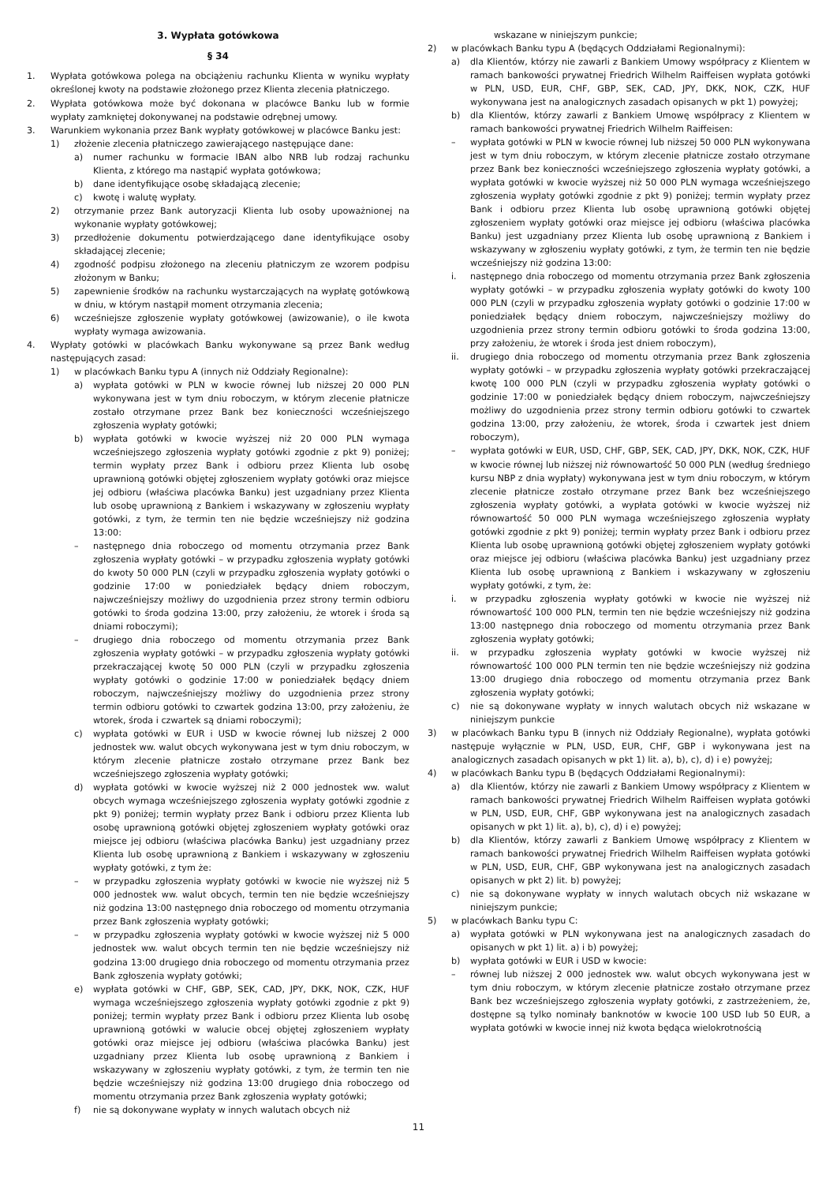3. Wypłata gotówkowa
§ 34
1. Wypłata gotówkowa polega na obciążeniu rachunku Klienta w wyniku wypłaty określonej kwoty na podstawie złożonego przez Klienta zlecenia płatniczego.
2. Wypłata gotówkowa może być dokonana w placówce Banku lub w formie wypłaty zamkniętej dokonywanej na podstawie odrębnej umowy.
3. Warunkiem wykonania przez Bank wypłaty gotówkowej w placówce Banku jest:
1) złożenie zlecenia płatniczego zawierającego następujące dane:
a) numer rachunku w formacie IBAN albo NRB lub rodzaj rachunku Klienta, z którego ma nastąpić wypłata gotówkowa;
b) dane identyfikujące osobę składającą zlecenie;
c) kwotę i walutę wypłaty.
2) otrzymanie przez Bank autoryzacji Klienta lub osoby upoważnionej na wykonanie wypłaty gotówkowej;
3) przedłożenie dokumentu potwierdzającego dane identyfikujące osoby składającej zlecenie;
4) zgodność podpisu złożonego na zleceniu płatniczym ze wzorem podpisu złożonym w Banku;
5) zapewnienie środków na rachunku wystarczających na wypłatę gotówkową w dniu, w którym nastąpił moment otrzymania zlecenia;
6) wcześniejsze zgłoszenie wypłaty gotówkowej (awizowanie), o ile kwota wypłaty wymaga awizowania.
4. Wypłaty gotówki w placówkach Banku wykonywane są przez Bank według następujących zasad:
1) w placówkach Banku typu A (innych niż Oddziały Regionalne):
a) wypłata gotówki w PLN w kwocie równej lub niższej 20 000 PLN wykonywana jest w tym dniu roboczym, w którym zlecenie płatnicze zostało otrzymane przez Bank bez konieczności wcześniejszego zgłoszenia wypłaty gotówki;
b) wypłata gotówki w kwocie wyższej niż 20 000 PLN wymaga wcześniejszego zgłoszenia wypłaty gotówki zgodnie z pkt 9) poniżej; termin wypłaty przez Bank i odbioru przez Klienta lub osobę uprawnioną gotówki objętej zgłoszeniem wypłaty gotówki oraz miejsce jej odbioru (właściwa placówka Banku) jest uzgadniany przez Klienta lub osobę uprawnioną z Bankiem i wskazywany w zgłoszeniu wypłaty gotówki, z tym, że termin ten nie będzie wcześniejszy niż godzina 13:00:
– następnego dnia roboczego od momentu otrzymania przez Bank zgłoszenia wypłaty gotówki – w przypadku zgłoszenia wypłaty gotówki do kwoty 50 000 PLN (czyli w przypadku zgłoszenia wypłaty gotówki o godzinie 17:00 w poniedziałek będący dniem roboczym, najwcześniejszy możliwy do uzgodnienia przez strony termin odbioru gotówki to środa godzina 13:00, przy założeniu, że wtorek i środa są dniami roboczymi);
– drugiego dnia roboczego od momentu otrzymania przez Bank zgłoszenia wypłaty gotówki – w przypadku zgłoszenia wypłaty gotówki przekraczającej kwotę 50 000 PLN (czyli w przypadku zgłoszenia wypłaty gotówki o godzinie 17:00 w poniedziałek będący dniem roboczym, najwcześniejszy możliwy do uzgodnienia przez strony termin odbioru gotówki to czwartek godzina 13:00, przy założeniu, że wtorek, środa i czwartek są dniami roboczymi);
c) wypłata gotówki w EUR i USD w kwocie równej lub niższej 2 000 jednostek ww. walut obcych wykonywana jest w tym dniu roboczym, w którym zlecenie płatnicze zostało otrzymane przez Bank bez wcześniejszego zgłoszenia wypłaty gotówki;
d) wypłata gotówki w kwocie wyższej niż 2 000 jednostek ww. walut obcych wymaga wcześniejszego zgłoszenia wypłaty gotówki zgodnie z pkt 9) poniżej; termin wypłaty przez Bank i odbioru przez Klienta lub osobę uprawnioną gotówki objętej zgłoszeniem wypłaty gotówki oraz miejsce jej odbioru (właściwa placówka Banku) jest uzgadniany przez Klienta lub osobę uprawnioną z Bankiem i wskazywany w zgłoszeniu wypłaty gotówki, z tym że:
– w przypadku zgłoszenia wypłaty gotówki w kwocie nie wyższej niż 5 000 jednostek ww. walut obcych, termin ten nie będzie wcześniejszy niż godzina 13:00 następnego dnia roboczego od momentu otrzymania przez Bank zgłoszenia wypłaty gotówki;
– w przypadku zgłoszenia wypłaty gotówki w kwocie wyższej niż 5 000 jednostek ww. walut obcych termin ten nie będzie wcześniejszy niż godzina 13:00 drugiego dnia roboczego od momentu otrzymania przez Bank zgłoszenia wypłaty gotówki;
e) wypłata gotówki w CHF, GBP, SEK, CAD, JPY, DKK, NOK, CZK, HUF wymaga wcześniejszego zgłoszenia wypłaty gotówki zgodnie z pkt 9) poniżej; termin wypłaty przez Bank i odbioru przez Klienta lub osobę uprawnioną gotówki w walucie obcej objętej zgłoszeniem wypłaty gotówki oraz miejsce jej odbioru (właściwa placówka Banku) jest uzgadniany przez Klienta lub osobę uprawnioną z Bankiem i wskazywany w zgłoszeniu wypłaty gotówki, z tym, że termin ten nie będzie wcześniejszy niż godzina 13:00 drugiego dnia roboczego od momentu otrzymania przez Bank zgłoszenia wypłaty gotówki;
f) nie są dokonywane wypłaty w innych walutach obcych niż
wskazane w niniejszym punkcie;
2) w placówkach Banku typu A (będących Oddziałami Regionalnymi):
a) dla Klientów, którzy nie zawarli z Bankiem Umowy współpracy z Klientem w ramach bankowości prywatnej Friedrich Wilhelm Raiffeisen wypłata gotówki w PLN, USD, EUR, CHF, GBP, SEK, CAD, JPY, DKK, NOK, CZK, HUF wykonywana jest na analogicznych zasadach opisanych w pkt 1) powyżej;
b) dla Klientów, którzy zawarli z Bankiem Umowę współpracy z Klientem w ramach bankowości prywatnej Friedrich Wilhelm Raiffeisen:
– wypłata gotówki w PLN w kwocie równej lub niższej 50 000 PLN wykonywana jest w tym dniu roboczym, w którym zlecenie płatnicze zostało otrzymane przez Bank bez konieczności wcześniejszego zgłoszenia wypłaty gotówki, a wypłata gotówki w kwocie wyższej niż 50 000 PLN wymaga wcześniejszego zgłoszenia wypłaty gotówki zgodnie z pkt 9) poniżej; termin wypłaty przez Bank i odbioru przez Klienta lub osobę uprawnioną gotówki objętej zgłoszeniem wypłaty gotówki oraz miejsce jej odbioru (właściwa placówka Banku) jest uzgadniany przez Klienta lub osobę uprawnioną z Bankiem i wskazywany w zgłoszeniu wypłaty gotówki, z tym, że termin ten nie będzie wcześniejszy niż godzina 13:00:
i. następnego dnia roboczego od momentu otrzymania przez Bank zgłoszenia wypłaty gotówki – w przypadku zgłoszenia wypłaty gotówki do kwoty 100 000 PLN (czyli w przypadku zgłoszenia wypłaty gotówki o godzinie 17:00 w poniedziałek będący dniem roboczym, najwcześniejszy możliwy do uzgodnienia przez strony termin odbioru gotówki to środa godzina 13:00, przy założeniu, że wtorek i środa jest dniem roboczym),
ii. drugiego dnia roboczego od momentu otrzymania przez Bank zgłoszenia wypłaty gotówki – w przypadku zgłoszenia wypłaty gotówki przekraczającej kwotę 100 000 PLN (czyli w przypadku zgłoszenia wypłaty gotówki o godzinie 17:00 w poniedziałek będący dniem roboczym, najwcześniejszy możliwy do uzgodnienia przez strony termin odbioru gotówki to czwartek godzina 13:00, przy założeniu, że wtorek, środa i czwartek jest dniem roboczym),
– wypłata gotówki w EUR, USD, CHF, GBP, SEK, CAD, JPY, DKK, NOK, CZK, HUF w kwocie równej lub niższej niż równowartość 50 000 PLN (według średniego kursu NBP z dnia wypłaty) wykonywana jest w tym dniu roboczym, w którym zlecenie płatnicze zostało otrzymane przez Bank bez wcześniejszego zgłoszenia wypłaty gotówki, a wypłata gotówki w kwocie wyższej niż równowartość 50 000 PLN wymaga wcześniejszego zgłoszenia wypłaty gotówki zgodnie z pkt 9) poniżej; termin wypłaty przez Bank i odbioru przez Klienta lub osobę uprawnioną gotówki objętej zgłoszeniem wypłaty gotówki oraz miejsce jej odbioru (właściwa placówka Banku) jest uzgadniany przez Klienta lub osobę uprawnioną z Bankiem i wskazywany w zgłoszeniu wypłaty gotówki, z tym, że:
i. w przypadku zgłoszenia wypłaty gotówki w kwocie nie wyższej niż równowartość 100 000 PLN, termin ten nie będzie wcześniejszy niż godzina 13:00 następnego dnia roboczego od momentu otrzymania przez Bank zgłoszenia wypłaty gotówki;
ii. w przypadku zgłoszenia wypłaty gotówki w kwocie wyższej niż równowartość 100 000 PLN termin ten nie będzie wcześniejszy niż godzina 13:00 drugiego dnia roboczego od momentu otrzymania przez Bank zgłoszenia wypłaty gotówki;
c) nie są dokonywane wypłaty w innych walutach obcych niż wskazane w niniejszym punkcie
3) w placówkach Banku typu B (innych niż Oddziały Regionalne), wypłata gotówki następuje wyłącznie w PLN, USD, EUR, CHF, GBP i wykonywana jest na analogicznych zasadach opisanych w pkt 1) lit. a), b), c), d) i e) powyżej;
4) w placówkach Banku typu B (będących Oddziałami Regionalnymi):
a) dla Klientów, którzy nie zawarli z Bankiem Umowy współpracy z Klientem w ramach bankowości prywatnej Friedrich Wilhelm Raiffeisen wypłata gotówki w PLN, USD, EUR, CHF, GBP wykonywana jest na analogicznych zasadach opisanych w pkt 1) lit. a), b), c), d) i e) powyżej;
b) dla Klientów, którzy zawarli z Bankiem Umowę współpracy z Klientem w ramach bankowości prywatnej Friedrich Wilhelm Raiffeisen wypłata gotówki w PLN, USD, EUR, CHF, GBP wykonywana jest na analogicznych zasadach opisanych w pkt 2) lit. b) powyżej;
c) nie są dokonywane wypłaty w innych walutach obcych niż wskazane w niniejszym punkcie;
5) w placówkach Banku typu C:
a) wypłata gotówki w PLN wykonywana jest na analogicznych zasadach do opisanych w pkt 1) lit. a) i b) powyżej;
b) wypłata gotówki w EUR i USD w kwocie:
– równej lub niższej 2 000 jednostek ww. walut obcych wykonywana jest w tym dniu roboczym, w którym zlecenie płatnicze zostało otrzymane przez Bank bez wcześniejszego zgłoszenia wypłaty gotówki, z zastrzeżeniem, że, dostępne są tylko nominały banknotów w kwocie 100 USD lub 50 EUR, a wypłata gotówki w kwocie innej niż kwota będąca wielokrotnością
11